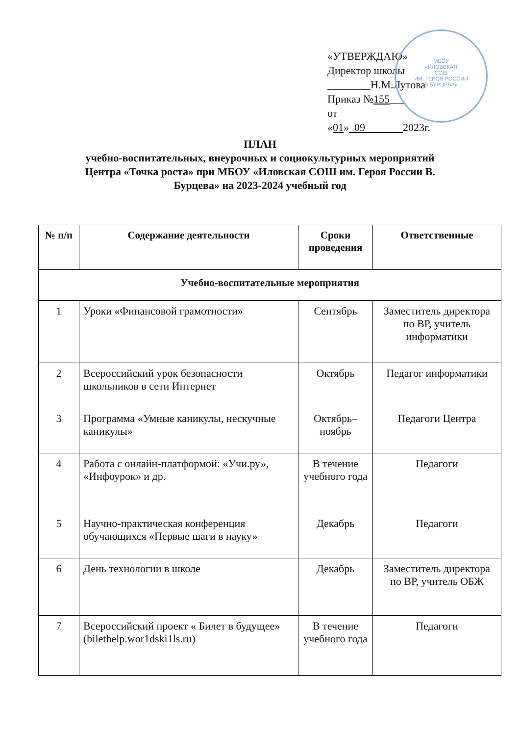МБОУ
«ИЛОВСКАЯ
СОШ
ИМ. ГЕРОЯ РОССИИ
В.БУРЦЕВА»
«УТВЕРЖДАЮ»
Директор школы
________Н.М.Лутова
Приказ №155___
от
«01» 09 2023г.
ПЛАН
учебно-воспитательных, внеурочных и социокультурных мероприятий
Центра «Точка роста» при МБОУ «Иловская СОШ им. Героя России В.
Бурцева» на 2023-2024 учебный год
| № п/п | Содержание деятельности | Сроки проведения | Ответственные |
| --- | --- | --- | --- |
| Учебно-воспитательные мероприятия | | | |
| 1 | Уроки «Финансовой грамотности» | Сентябрь | Заместитель директора по ВР, учитель информатики |
| 2 | Всероссийский урок безопасности школьников в сети Интернет | Октябрь | Педагог информатики |
| 3 | Программа «Умные каникулы, нескучные каникулы» | Октябрь–ноябрь | Педагоги Центра |
| 4 | Работа с онлайн-платформой: «Учи.ру», «Инфоурок» и др. | В течение учебного года | Педагоги |
| 5 | Научно-практическая конференция обучающихся «Первые шаги в науку» | Декабрь | Педагоги |
| 6 | День технологии в школе | Декабрь | Заместитель директора по ВР, учитель ОБЖ |
| 7 | Всероссийский проект « Билет в будущее» (bilethelp.wor1dski1ls.ru) | В течение учебного года | Педагоги |